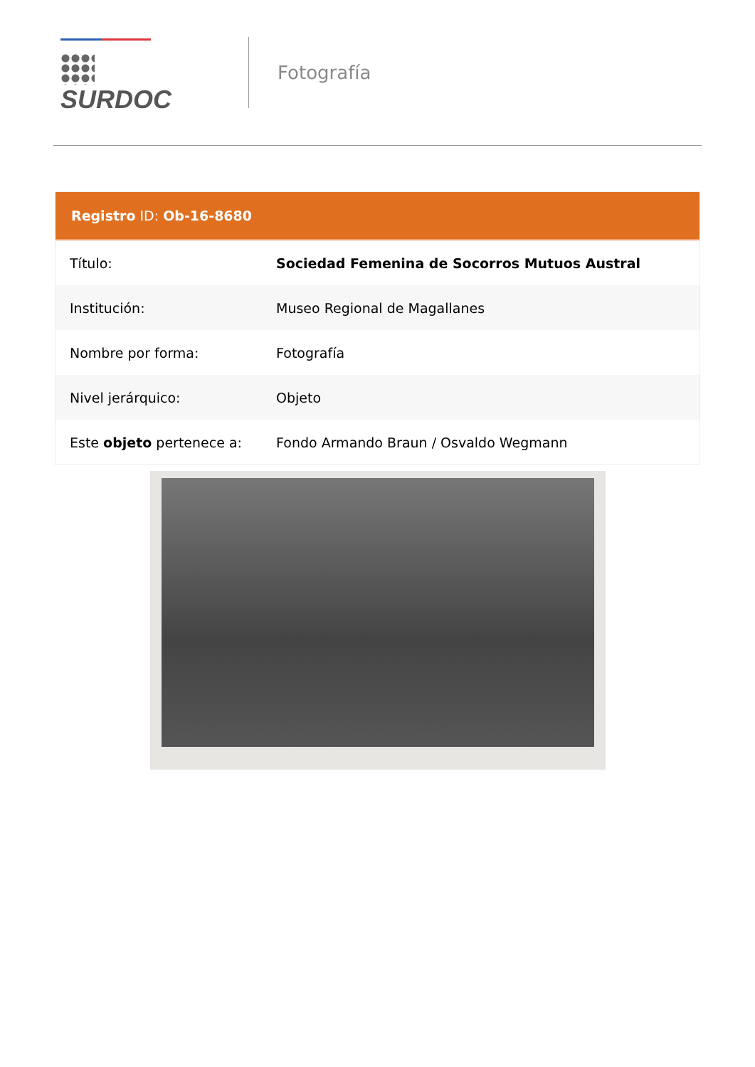SURDOC
Fotografía
Registro ID: Ob-16-8680
| Título: | Sociedad Femenina de Socorros Mutuos Austral |
| Institución: | Museo Regional de Magallanes |
| Nombre por forma: | Fotografía |
| Nivel jerárquico: | Objeto |
| Este objeto pertenece a: | Fondo Armando Braun / Osvaldo Wegmann |